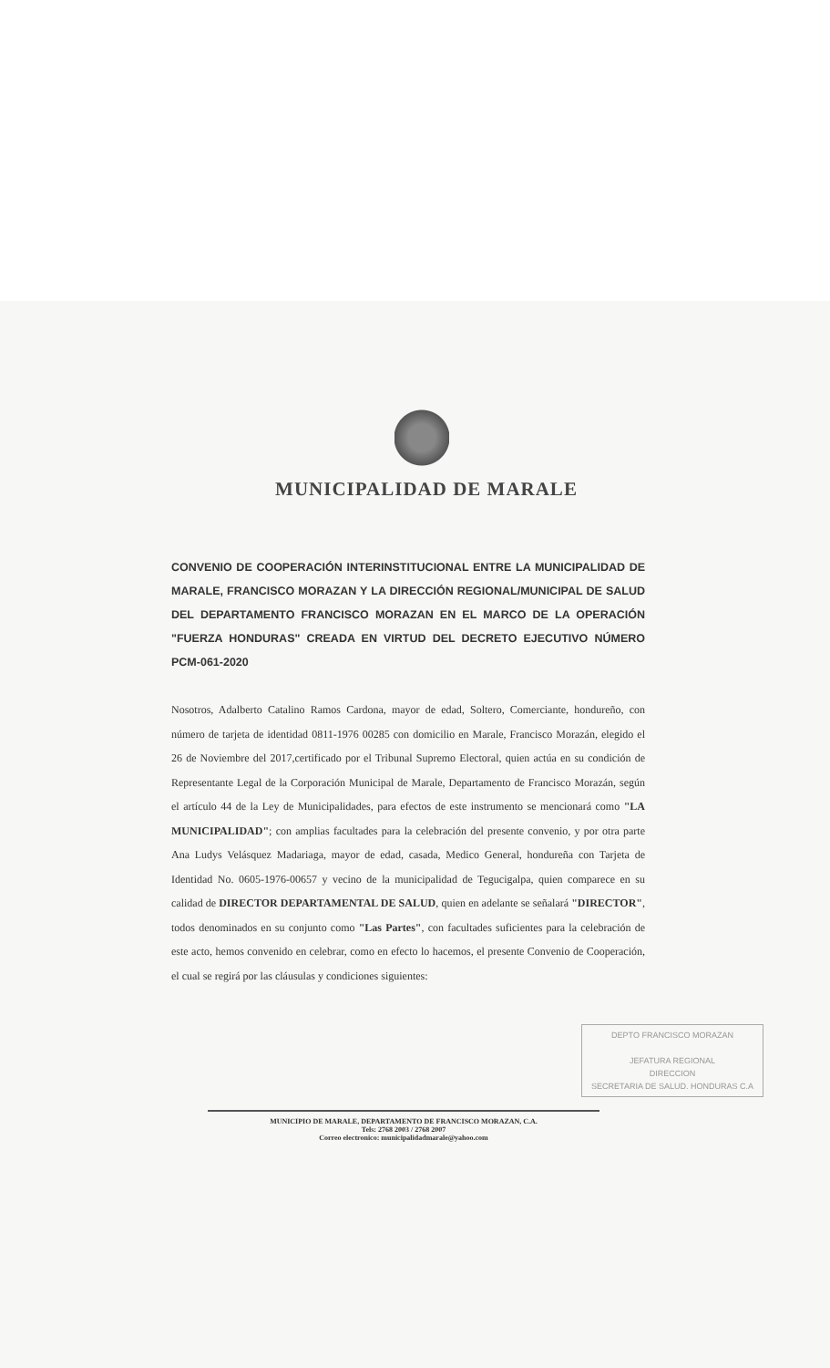MUNICIPALIDAD DE MARALE
CONVENIO DE COOPERACIÓN INTERINSTITUCIONAL ENTRE LA MUNICIPALIDAD DE MARALE, FRANCISCO MORAZAN Y LA DIRECCIÓN REGIONAL/MUNICIPAL DE SALUD DEL DEPARTAMENTO FRANCISCO MORAZAN EN EL MARCO DE LA OPERACIÓN "FUERZA HONDURAS" CREADA EN VIRTUD DEL DECRETO EJECUTIVO NÚMERO PCM-061-2020
Nosotros, Adalberto Catalino Ramos Cardona, mayor de edad, Soltero, Comerciante, hondureño, con número de tarjeta de identidad 0811-1976 00285 con domicilio en Marale, Francisco Morazán, elegido el 26 de Noviembre del 2017,certificado por el Tribunal Supremo Electoral, quien actúa en su condición de Representante Legal de la Corporación Municipal de Marale, Departamento de Francisco Morazán, según el artículo 44 de la Ley de Municipalidades, para efectos de este instrumento se mencionará como "LA MUNICIPALIDAD"; con amplias facultades para la celebración del presente convenio, y por otra parte Ana Ludys Velásquez Madariaga, mayor de edad, casada, Medico General, hondureña con Tarjeta de Identidad No. 0605-1976-00657 y vecino de la municipalidad de Tegucigalpa, quien comparece en su calidad de DIRECTOR DEPARTAMENTAL DE SALUD, quien en adelante se señalará "DIRECTOR", todos denominados en su conjunto como "Las Partes", con facultades suficientes para la celebración de este acto, hemos convenido en celebrar, como en efecto lo hacemos, el presente Convenio de Cooperación, el cual se regirá por las cláusulas y condiciones siguientes:
DEPTO FRANCISCO MORAZAN
JEFATURA REGIONAL
DIRECCION
SECRETARIA DE SALUD. HONDURAS C.A
MUNICIPIO DE MARALE, DEPARTAMENTO DE FRANCISCO MORAZAN, C.A.
Tels: 2768 2003 / 2768 2007
Correo electronico: municipalidadmarale@yahoo.com